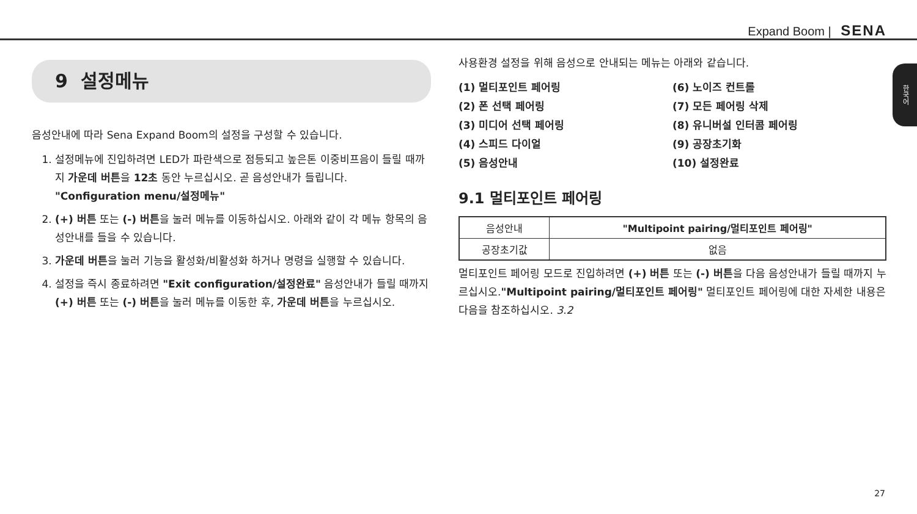Expand Boom | SENA
한국어
9 설정메뉴
음성안내에 따라 Sena Expand Boom의 설정을 구성할 수 있습니다.
1. 설정메뉴에 진입하려면 LED가 파란색으로 점등되고 높은톤 이중비프음이 들릴 때까지 가운데 버튼을 12초 동안 누르십시오. 곧 음성안내가 들립니다. "Configuration menu/설정메뉴"
2. (+) 버튼 또는 (-) 버튼을 눌러 메뉴를 이동하십시오. 아래와 같이 각 메뉴 항목의 음성안내를 들을 수 있습니다.
3. 가운데 버튼을 눌러 기능을 활성화/비활성화 하거나 명령을 실행할 수 있습니다.
4. 설정을 즉시 종료하려면 "Exit configuration/설정완료" 음성안내가 들릴 때까지 (+) 버튼 또는 (-) 버튼을 눌러 메뉴를 이동한 후, 가운데 버튼을 누르십시오.
사용환경 설정을 위해 음성으로 안내되는 메뉴는 아래와 같습니다.
(1) 멀티포인트 페어링
(2) 폰 선택 페어링
(3) 미디어 선택 페어링
(4) 스피드 다이얼
(5) 음성안내
(6) 노이즈 컨트롤
(7) 모든 페어링 삭제
(8) 유니버설 인터콤 페어링
(9) 공장초기화
(10) 설정완료
9.1 멀티포인트 페어링
| 음성안내 | "Multipoint pairing/멀티포인트 페어링" |
| 공장초기값 | 없음 |
멀티포인트 페어링 모드로 진입하려면 (+) 버튼 또는 (-) 버튼을 다음 음성안내가 들릴 때까지 누르십시오."Multipoint pairing/멀티포인트 페어링" 멀티포인트 페어링에 대한 자세한 내용은 다음을 참조하십시오. 3.2
27